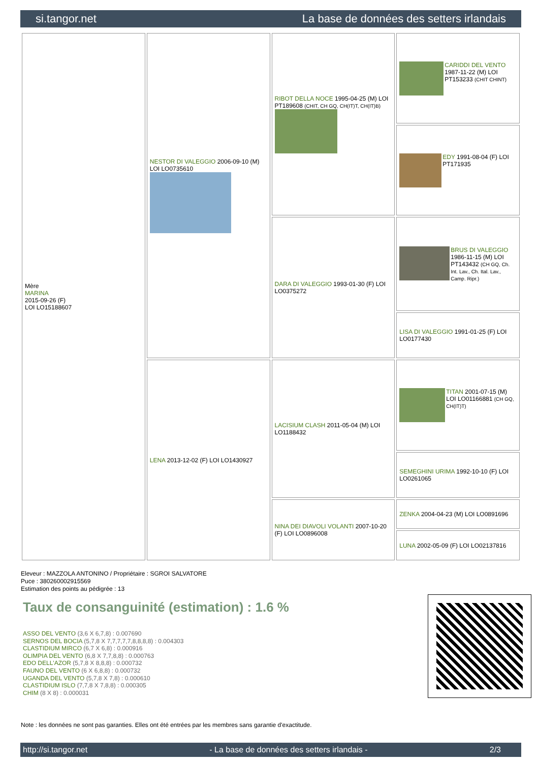si.tangor.net La base de données des setters irlandais
| Mère MARINA 2015-09-26 (F) LOI LO15188607 | NESTOR DI VALEGGIO 2006-09-10 (M) LOI LO0735610 | RIBOT DELLA NOCE 1995-04-25 (M) LOI PT189608 (CHIT, CH GQ, CH(IT)T, CH(IT)B) | CARIDDI DEL VENTO 1987-11-22 (M) LOI PT153233 (CHIT CHINT) |
| | | | EDY 1991-08-04 (F) LOI PT171935 |
| | | DARA DI VALEGGIO 1993-01-30 (F) LOI LO0375272 | BRUS DI VALEGGIO 1986-11-15 (M) LOI PT143432 (CH GQ, Ch. Int. Lav., Ch. Ital. Lav., Camp. Ripr.) |
| | | | LISA DI VALEGGIO 1991-01-25 (F) LOI LO0177430 |
| | LENA 2013-12-02 (F) LOI LO1430927 | LACISIUM CLASH 2011-05-04 (M) LOI LO1188432 | TITAN 2001-07-15 (M) LOI LO01166881 (CH GQ, CH(IT)T) |
| | | | SEMEGHINI URIMA 1992-10-10 (F) LOI LO0261065 |
| | | NINA DEI DIAVOLI VOLANTI 2007-10-20 (F) LOI LO0896008 | ZENKA 2004-04-23 (M) LOI LO0891696 |
| | | | LUNA 2002-05-09 (F) LOI LO02137816 |
Eleveur : MAZZOLA ANTONINO / Propriétaire : SGROI SALVATORE
Puce : 380260002915569
Estimation des points au pédigrée : 13
Taux de consanguinité (estimation) : 1.6 %
ASSO DEL VENTO (3,6 X 6,7,8) : 0.007690
SERNOS DEL BOCIA (5,7,8 X 7,7,7,7,7,8,8,8,8) : 0.004303
CLASTIDIUM MIRCO (6,7 X 6,8) : 0.000916
OLIMPIA DEL VENTO (6,8 X 7,7,8,8) : 0.000763
EDO DELL'AZOR (5,7,8 X 8,8,8) : 0.000732
FAUNO DEL VENTO (6 X 6,8,8) : 0.000732
UGANDA DEL VENTO (5,7,8 X 7,8) : 0.000610
CLASTIDIUM ISLO (7,7,8 X 7,8,8) : 0.000305
CHIM (8 X 8) : 0.000031
Note : les données ne sont pas garanties. Elles ont été entrées par les membres sans garantie d'exactitude.
http://si.tangor.net - La base de données des setters irlandais - 2/3